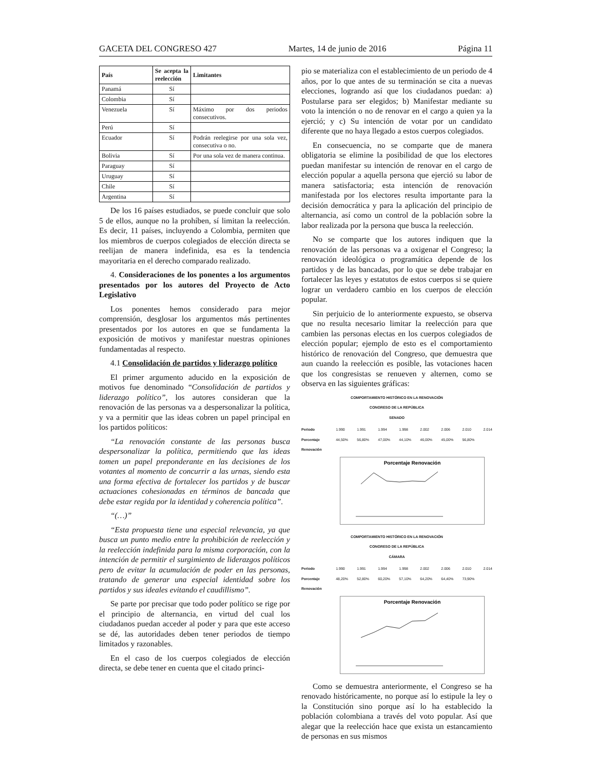GACETA DEL CONGRESO 427 Martes, 14 de junio de 2016 Página 11
| País | Se acepta la reelección | Limitantes |
| --- | --- | --- |
| Panamá | Sí | |
| Colombia | Sí | |
| Venezuela | Sí | Máximo por dos periodos consecutivos. |
| Perú | Sí | |
| Ecuador | Sí | Podrán reelegirse por una sola vez, consecutiva o no. |
| Bolivia | Sí | Por una sola vez de manera continua. |
| Paraguay | Sí | |
| Uruguay | Sí | |
| Chile | Sí | |
| Argentina | Sí | |
De los 16 países estudiados, se puede concluir que solo 5 de ellos, aunque no la prohíben, sí limitan la reelección. Es decir, 11 países, incluyendo a Colombia, permiten que los miembros de cuerpos colegiados de elección directa se reelijan de manera indefinida, esa es la tendencia mayoritaria en el derecho comparado realizado.
4. Consideraciones de los ponentes a los argumentos presentados por los autores del Proyecto de Acto Legislativo
Los ponentes hemos considerado para mejor comprensión, desglosar los argumentos más pertinentes presentados por los autores en que se fundamenta la exposición de motivos y manifestar nuestras opiniones fundamentadas al respecto.
4.1 Consolidación de partidos y liderazgo político
El primer argumento aducido en la exposición de motivos fue denominado “Consolidación de partidos y liderazgo político”, los autores consideran que la renovación de las personas va a despersonalizar la política, y va a permitir que las ideas cobren un papel principal en los partidos políticos:
“La renovación constante de las personas busca despersonalizar la política, permitiendo que las ideas tomen un papel preponderante en las decisiones de los votantes al momento de concurrir a las urnas, siendo esta una forma efectiva de fortalecer los partidos y de buscar actuaciones cohesionadas en términos de bancada que debe estar regida por la identidad y coherencia política”.
“(…)”
“Esta propuesta tiene una especial relevancia, ya que busca un punto medio entre la prohibición de reelección y la reelección indefinida para la misma corporación, con la intención de permitir el surgimiento de liderazgos políticos pero de evitar la acumulación de poder en las personas, tratando de generar una especial identidad sobre los partidos y sus ideales evitando el caudillismo”.
Se parte por precisar que todo poder político se rige por el principio de alternancia, en virtud del cual los ciudadanos puedan acceder al poder y para que este acceso se dé, las autoridades deben tener periodos de tiempo limitados y razonables.
En el caso de los cuerpos colegiados de elección directa, se debe tener en cuenta que el citado princi-
pio se materializa con el establecimiento de un periodo de 4 años, por lo que antes de su terminación se cita a nuevas elecciones, logrando así que los ciudadanos puedan: a) Postularse para ser elegidos; b) Manifestar mediante su voto la intención o no de renovar en el cargo a quien ya la ejerció; y c) Su intención de votar por un candidato diferente que no haya llegado a estos cuerpos colegiados.
En consecuencia, no se comparte que de manera obligatoria se elimine la posibilidad de que los electores puedan manifestar su intención de renovar en el cargo de elección popular a aquella persona que ejerció su labor de manera satisfactoria; esta intención de renovación manifestada por los electores resulta importante para la decisión democrática y para la aplicación del principio de alternancia, así como un control de la población sobre la labor realizada por la persona que busca la reelección.
No se comparte que los autores indiquen que la renovación de las personas va a oxigenar el Congreso; la renovación ideológica o programática depende de los partidos y de las bancadas, por lo que se debe trabajar en fortalecer las leyes y estatutos de estos cuerpos si se quiere lograr un verdadero cambio en los cuerpos de elección popular.
Sin perjuicio de lo anteriormente expuesto, se observa que no resulta necesario limitar la reelección para que cambien las personas electas en los cuerpos colegiados de elección popular; ejemplo de esto es el comportamiento histórico de renovación del Congreso, que demuestra que aun cuando la reelección es posible, las votaciones hacen que los congresistas se renueven y alternen, como se observa en las siguientes gráficas:
COMPORTAMIENTO HISTÓRICO EN LA RENOVACIÓN
CONGRESO DE LA REPÚBLICA
SENADO
Periodo
Porcentaje Renovación 1.990 44,50% 1.991 56,80% 1.994 47,00% 1.998 44,10% 2.002 46,00% 2.006 45,00% 2.010 56,80% 2.014
Porcentaje Renovación
COMPORTAMIENTO HISTÓRICO EN LA RENOVACIÓN
CONGRESO DE LA REPÚBLICA
CÁMARA
Periodo
Porcentaje Renovación 1.990 48,20% 1.991 52,80% 1.994 60,20% 1.998 57,10% 2.002 64,20% 2.006 64,40% 2.010 73,90% 2.014
Porcentaje Renovación
Como se demuestra anteriormente, el Congreso se ha renovado históricamente, no porque así lo estipule la ley o la Constitución sino porque así lo ha establecido la población colombiana a través del voto popular. Así que alegar que la reelección hace que exista un estancamiento de personas en sus mismos